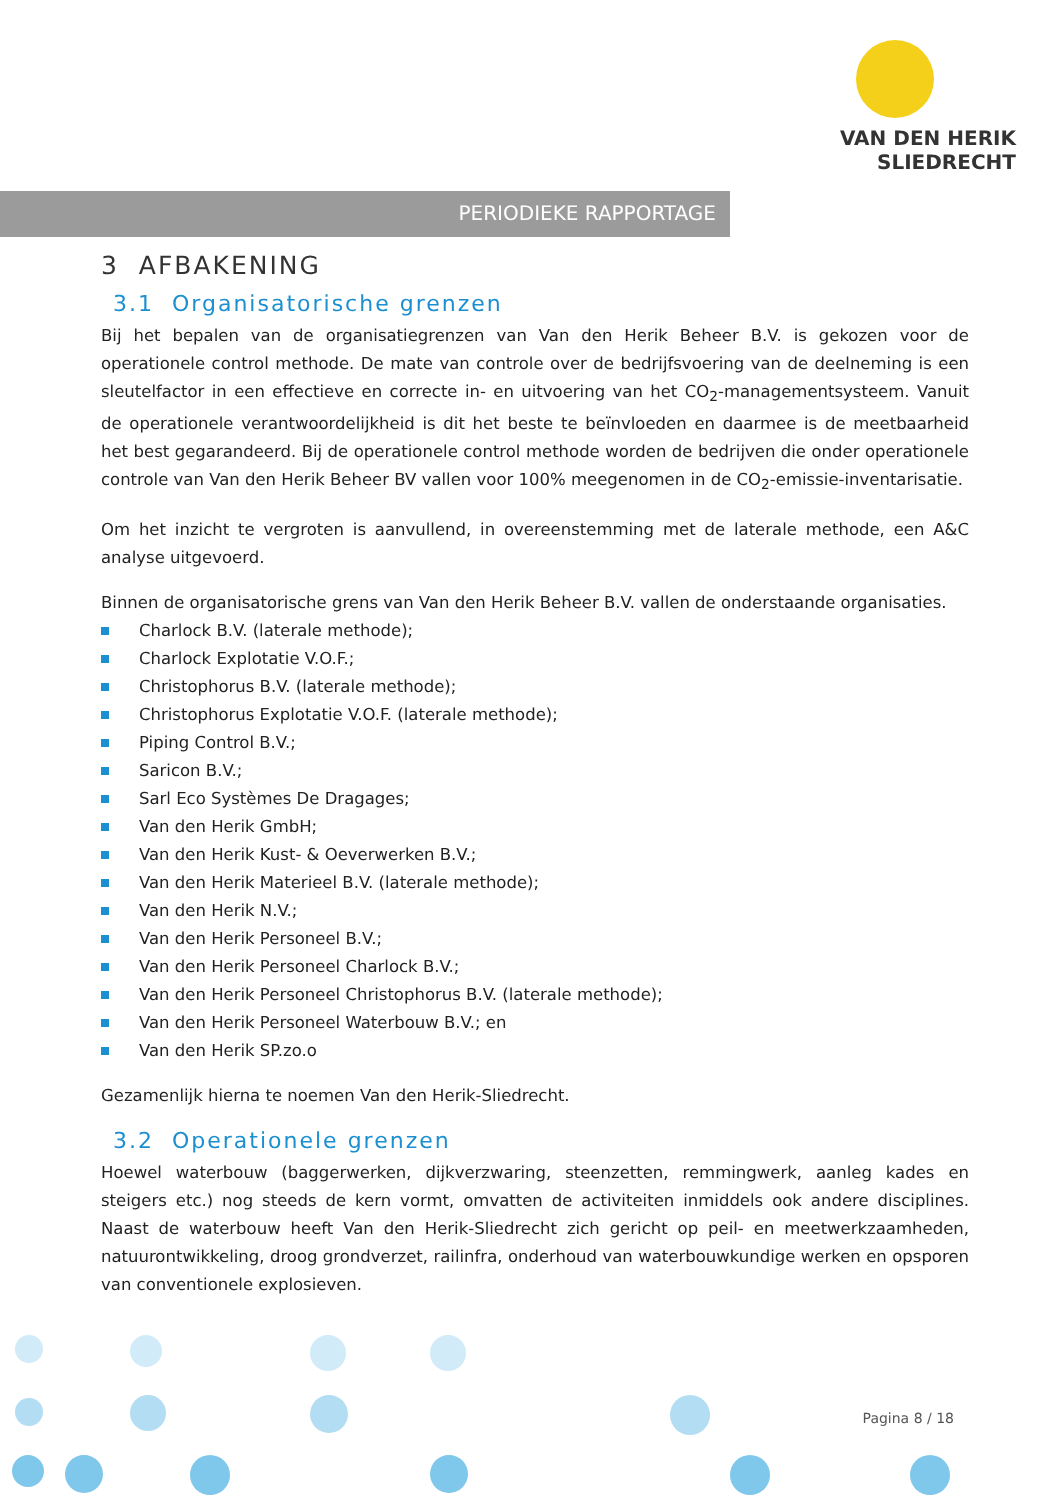VAN DEN HERIK
SLIEDRECHT
PERIODIEKE RAPPORTAGE
3 AFBAKENING
3.1 Organisatorische grenzen
Bij het bepalen van de organisatiegrenzen van Van den Herik Beheer B.V. is gekozen voor de operationele control methode. De mate van controle over de bedrijfsvoering van de deelneming is een sleutelfactor in een effectieve en correcte in- en uitvoering van het CO<sub>2</sub>-managementsysteem. Vanuit de operationele verantwoordelijkheid is dit het beste te beïnvloeden en daarmee is de meetbaarheid het best gegarandeerd. Bij de operationele control methode worden de bedrijven die onder operationele controle van Van den Herik Beheer BV vallen voor 100% meegenomen in de CO<sub>2</sub>-emissie-inventarisatie.
Om het inzicht te vergroten is aanvullend, in overeenstemming met de laterale methode, een A&C analyse uitgevoerd.
Binnen de organisatorische grens van Van den Herik Beheer B.V. vallen de onderstaande organisaties.
Charlock B.V. (laterale methode);
Charlock Explotatie V.O.F.;
Christophorus B.V. (laterale methode);
Christophorus Explotatie V.O.F. (laterale methode);
Piping Control B.V.;
Saricon B.V.;
Sarl Eco Systèmes De Dragages;
Van den Herik GmbH;
Van den Herik Kust- & Oeverwerken B.V.;
Van den Herik Materieel B.V. (laterale methode);
Van den Herik N.V.;
Van den Herik Personeel B.V.;
Van den Herik Personeel Charlock B.V.;
Van den Herik Personeel Christophorus B.V. (laterale methode);
Van den Herik Personeel Waterbouw B.V.; en
Van den Herik SP.zo.o
Gezamenlijk hierna te noemen Van den Herik-Sliedrecht.
3.2 Operationele grenzen
Hoewel waterbouw (baggerwerken, dijkverzwaring, steenzetten, remmingwerk, aanleg kades en steigers etc.) nog steeds de kern vormt, omvatten de activiteiten inmiddels ook andere disciplines. Naast de waterbouw heeft Van den Herik-Sliedrecht zich gericht op peil- en meetwerkzaamheden, natuurontwikkeling, droog grondverzet, railinfra, onderhoud van waterbouwkundige werken en opsporen van conventionele explosieven.
Pagina 8 / 18